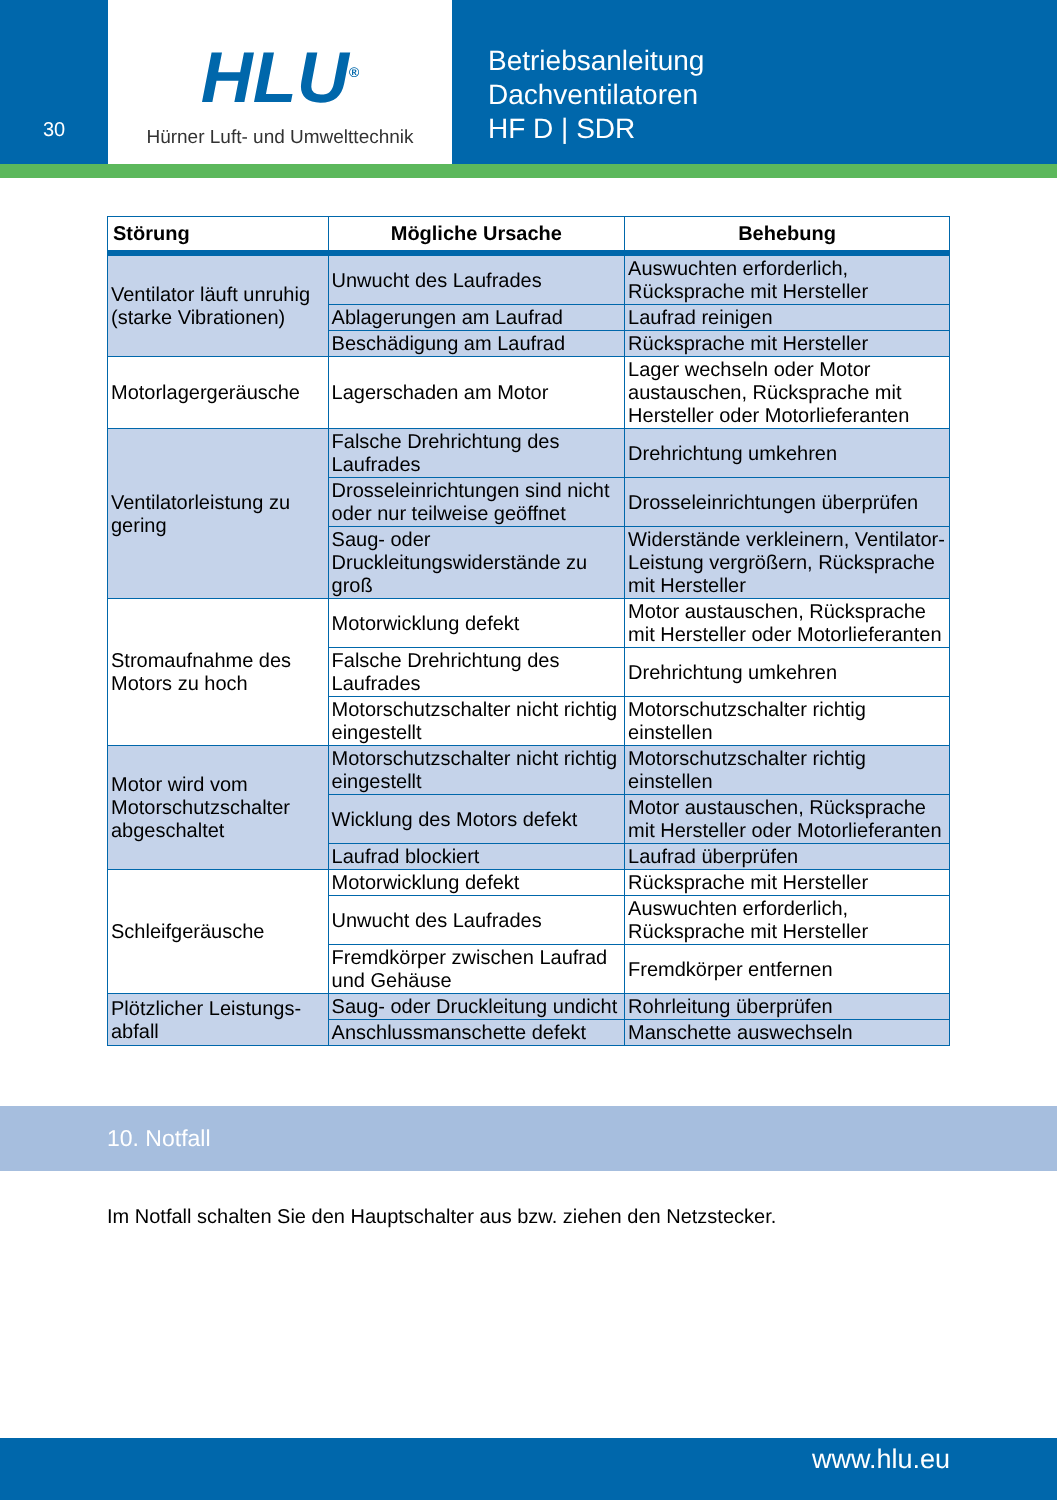30
HLU<sup>®</sup>
Hürner Luft- und Umwelttechnik
Betriebsanleitung
Dachventilatoren
HF D | SDR
| Störung | Mögliche Ursache | Behebung |
| --- | --- | --- |
| Ventilator läuft unruhig (starke Vibrationen) | Unwucht des Laufrades | Auswuchten erforderlich, Rücksprache mit Hersteller |
| | Ablagerungen am Laufrad | Laufrad reinigen |
| | Beschädigung am Laufrad | Rücksprache mit Hersteller |
| Motorlager­geräusche | Lagerschaden am Motor | Lager wechseln oder Motor austauschen, Rücksprache mit Hersteller oder Motorlieferanten |
| Ventilator­leistung zu gering | Falsche Drehrichtung des Laufrades | Drehrichtung umkehren |
| | Drosseleinrichtungen sind nicht oder nur teilweise geöffnet | Drosseleinrichtungen überprüfen |
| | Saug- oder Druckleitungswiderstände zu groß | Widerstände verkleinern, Ventilator-Leistung vergrößern, Rücksprache mit Hersteller |
| Stromaufnahme des Motors zu hoch | Motorwicklung defekt | Motor austauschen, Rücksprache mit Hersteller oder Motorlieferanten |
| | Falsche Drehrichtung des Laufrades | Drehrichtung umkehren |
| | Motorschutzschalter nicht richtig eingestellt | Motorschutzschalter richtig einstellen |
| Motor wird vom Motorschutz­schalter abgeschaltet | Motorschutzschalter nicht richtig eingestellt | Motorschutzschalter richtig einstellen |
| | Wicklung des Motors defekt | Motor austauschen, Rücksprache mit Hersteller oder Motorlieferanten |
| | Laufrad blockiert | Laufrad überprüfen |
| Schleifgeräusche | Motorwicklung defekt | Rücksprache mit Hersteller |
| | Unwucht des Laufrades | Auswuchten erforderlich, Rücksprache mit Hersteller |
| | Fremdkörper zwischen Laufrad und Gehäuse | Fremdkörper entfernen |
| Plötzlicher Leistungs­abfall | Saug- oder Druckleitung undicht | Rohrleitung überprüfen |
| | Anschlussmanschette defekt | Manschette auswechseln |
10. Notfall
Im Notfall schalten Sie den Hauptschalter aus bzw. ziehen den Netzstecker.
www.hlu.eu